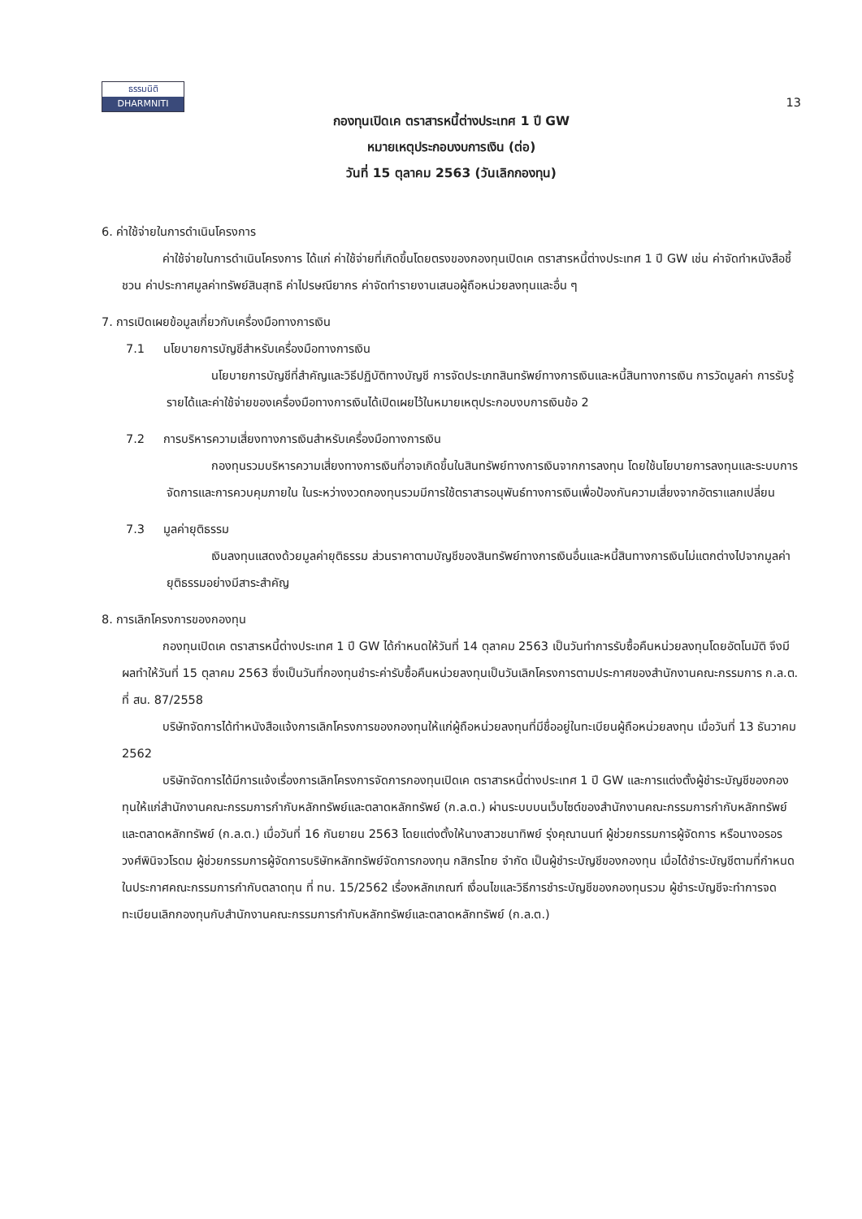ธรรมนิติ
DHARMNITI
13
กองทุนเปิดเค ตราสารหนี้ต่างประเทศ 1 ปี GW
หมายเหตุประกอบงบการเงิน (ต่อ)
วันที่ 15 ตุลาคม 2563 (วันเลิกกองทุน)
6. ค่าใช้จ่ายในการดำเนินโครงการ
ค่าใช้จ่ายในการดำเนินโครงการ ได้แก่ ค่าใช้จ่ายที่เกิดขึ้นโดยตรงของกองทุนเปิดเค ตราสารหนี้ต่างประเทศ 1 ปี GW เช่น ค่าจัดทำหนังสือชี้ชวน ค่าประกาศมูลค่าทรัพย์สินสุทธิ ค่าไปรษณียากร ค่าจัดทำรายงานเสนอผู้ถือหน่วยลงทุนและอื่น ๆ
7. การเปิดเผยข้อมูลเกี่ยวกับเครื่องมือทางการเงิน
7.1 นโยบายการบัญชีสำหรับเครื่องมือทางการเงิน
นโยบายการบัญชีที่สำคัญและวิธีปฏิบัติทางบัญชี การจัดประเภทสินทรัพย์ทางการเงินและหนี้สินทางการเงิน การวัดมูลค่า การรับรู้รายได้และค่าใช้จ่ายของเครื่องมือทางการเงินได้เปิดเผยไว้ในหมายเหตุประกอบงบการเงินข้อ 2
7.2 การบริหารความเสี่ยงทางการเงินสำหรับเครื่องมือทางการเงิน
กองทุนรวมบริหารความเสี่ยงทางการเงินที่อาจเกิดขึ้นในสินทรัพย์ทางการเงินจากการลงทุน โดยใช้นโยบายการลงทุนและระบบการจัดการและการควบคุมภายใน ในระหว่างงวดกองทุนรวมมีการใช้ตราสารอนุพันธ์ทางการเงินเพื่อป้องกันความเสี่ยงจากอัตราแลกเปลี่ยน
7.3 มูลค่ายุติธรรม
เงินลงทุนแสดงด้วยมูลค่ายุติธรรม ส่วนราคาตามบัญชีของสินทรัพย์ทางการเงินอื่นและหนี้สินทางการเงินไม่แตกต่างไปจากมูลค่ายุติธรรมอย่างมีสาระสำคัญ
8. การเลิกโครงการของกองทุน
กองทุนเปิดเค ตราสารหนี้ต่างประเทศ 1 ปี GW ได้กำหนดให้วันที่ 14 ตุลาคม 2563 เป็นวันทำการรับซื้อคืนหน่วยลงทุนโดยอัตโนมัติ จึงมีผลทำให้วันที่ 15 ตุลาคม 2563 ซึ่งเป็นวันที่กองทุนชำระค่ารับซื้อคืนหน่วยลงทุนเป็นวันเลิกโครงการตามประกาศของสำนักงานคณะกรรมการ ก.ล.ต. ที่ สน. 87/2558
บริษัทจัดการได้ทำหนังสือแจ้งการเลิกโครงการของกองทุนให้แก่ผู้ถือหน่วยลงทุนที่มีชื่ออยู่ในทะเบียนผู้ถือหน่วยลงทุน เมื่อวันที่ 13 ธันวาคม 2562
บริษัทจัดการได้มีการแจ้งเรื่องการเลิกโครงการจัดการกองทุนเปิดเค ตราสารหนี้ต่างประเทศ 1 ปี GW และการแต่งตั้งผู้ชำระบัญชีของกองทุนให้แก่สำนักงานคณะกรรมการกำกับหลักทรัพย์และตลาดหลักทรัพย์ (ก.ล.ต.) ผ่านระบบบนเว็บไซต์ของสำนักงานคณะกรรมการกำกับหลักทรัพย์และตลาดหลักทรัพย์ (ก.ล.ต.) เมื่อวันที่ 16 กันยายน 2563 โดยแต่งตั้งให้นางสาวชนาทิพย์ รุ่งคุณานนท์ ผู้ช่วยกรรมการผู้จัดการ หรือนางอรอร วงศ์พินิจวโรดม ผู้ช่วยกรรมการผู้จัดการบริษัทหลักทรัพย์จัดการกองทุน กสิกรไทย จำกัด เป็นผู้ชำระบัญชีของกองทุน เมื่อได้ชำระบัญชีตามที่กำหนดในประกาศคณะกรรมการกำกับตลาดทุน ที่ ทน. 15/2562 เรื่องหลักเกณฑ์ เงื่อนไขและวิธีการชำระบัญชีของกองทุนรวม ผู้ชำระบัญชีจะทำการจดทะเบียนเลิกกองทุนกับสำนักงานคณะกรรมการกำกับหลักทรัพย์และตลาดหลักทรัพย์ (ก.ล.ต.)